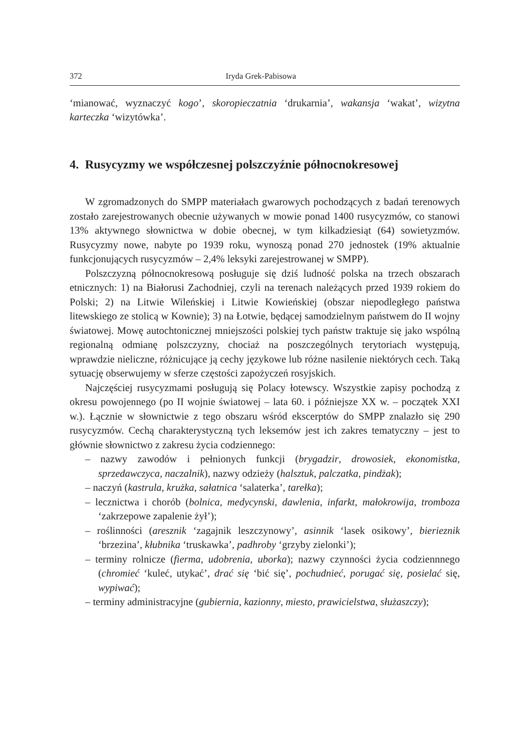372 Iryda Grek-Pabisowa
‘mianować, wyznaczyć kogo’, skoropieczatnia ‘drukarnia’, wakansja ‘wakat’, wizytna karteczka ‘wizytówka’.
4. Rusycyzmy we współczesnej polszczyźnie północnokresowej
W zgromadzonych do SMPP materiałach gwarowych pochodzących z badań terenowych zostało zarejestrowanych obecnie używanych w mowie ponad 1400 rusycyzmów, co stanowi 13% aktywnego słownictwa w dobie obecnej, w tym kilkadziesiąt (64) sowietyzmów. Rusycyzmy nowe, nabyte po 1939 roku, wynoszą ponad 270 jednostek (19% aktualnie funkcjonujących rusycyzmów – 2,4% leksyki zarejestrowanej w SMPP).
Polszczyzną północnokresową posługuje się dziś ludność polska na trzech obszarach etnicznych: 1) na Białorusi Zachodniej, czyli na terenach należących przed 1939 rokiem do Polski; 2) na Litwie Wileńskiej i Litwie Kowieńskiej (obszar niepodległego państwa litewskiego ze stolicą w Kownie); 3) na Łotwie, będącej samodzielnym państwem do II wojny światowej. Mowę autochtonicznej mniejszości polskiej tych państw traktuje się jako wspólną regionalną odmianę polszczyzny, chociaż na poszczególnych terytoriach występują, wprawdzie nieliczne, różnicujące ją cechy językowe lub różne nasilenie niektórych cech. Taką sytuację obserwujemy w sferze częstości zapożyczeń rosyjskich.
Najczęściej rusycyzmami posługują się Polacy łotewscy. Wszystkie zapisy pochodzą z okresu powojennego (po II wojnie światowej – lata 60. i późniejsze XX w. – początek XXI w.). Łącznie w słownictwie z tego obszaru wśród ekscerptów do SMPP znalazło się 290 rusycyzmów. Cechą charakterystyczną tych leksemów jest ich zakres tematyczny – jest to głównie słownictwo z zakresu życia codziennego:
– nazwy zawodów i pełnionych funkcji (brygadzir, drowosiek, ekonomistka, sprzedawczyca, naczalnik), nazwy odzieży (halsztuk, palczatka, pindżak);
– naczyń (kastrula, krużka, sałatnica ‘salaterka’, tarełka);
– lecznictwa i chorób (bolnica, medycynski, dawlenia, infarkt, małokrowija, tromboza ‘zakrzepowe zapalenie żył’);
– roślinności (aresznik ‘zagajnik leszczynowy’, asinnik ‘lasek osikowy’, bierieznik ‘brzezina’, kłubnika ‘truskawka’, padhroby ‘grzyby zielonki’);
– terminy rolnicze (fierma, udobrenia, uborka); nazwy czynności życia codziennnego (chromieć ‘kuleć, utykać’, drać się ‘bić się’, pochudnieć, porugać się, posielać się, wypiwać);
– terminy administracyjne (gubiernia, kazionny, miesto, prawicielstwa, służaszczy);